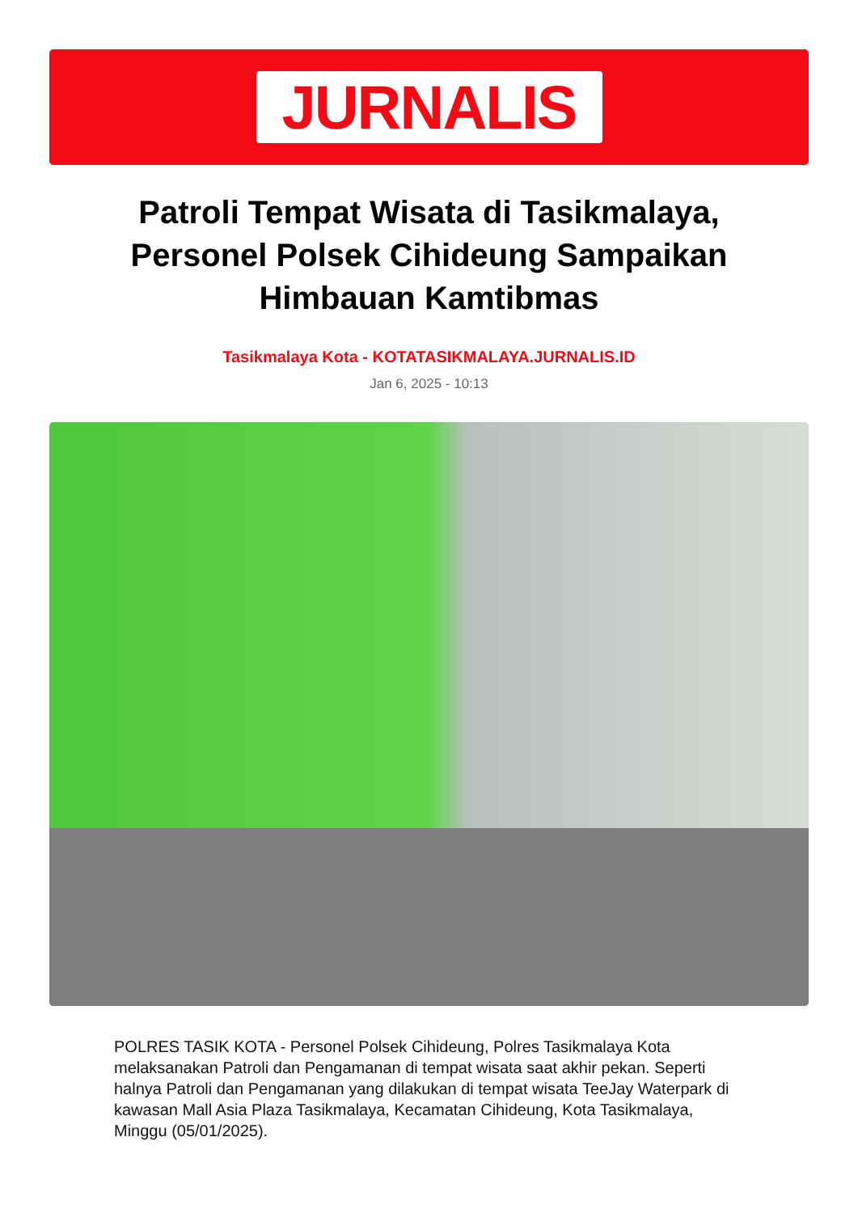JURNALIS
Patroli Tempat Wisata di Tasikmalaya, Personel Polsek Cihideung Sampaikan Himbauan Kamtibmas
Tasikmalaya Kota - KOTATASIKMALAYA.JURNALIS.ID
Jan 6, 2025 - 10:13
POLRES TASIK KOTA - Personel Polsek Cihideung, Polres Tasikmalaya Kota melaksanakan Patroli dan Pengamanan di tempat wisata saat akhir pekan. Seperti halnya Patroli dan Pengamanan yang dilakukan di tempat wisata TeeJay Waterpark di kawasan Mall Asia Plaza Tasikmalaya, Kecamatan Cihideung, Kota Tasikmalaya, Minggu (05/01/2025).